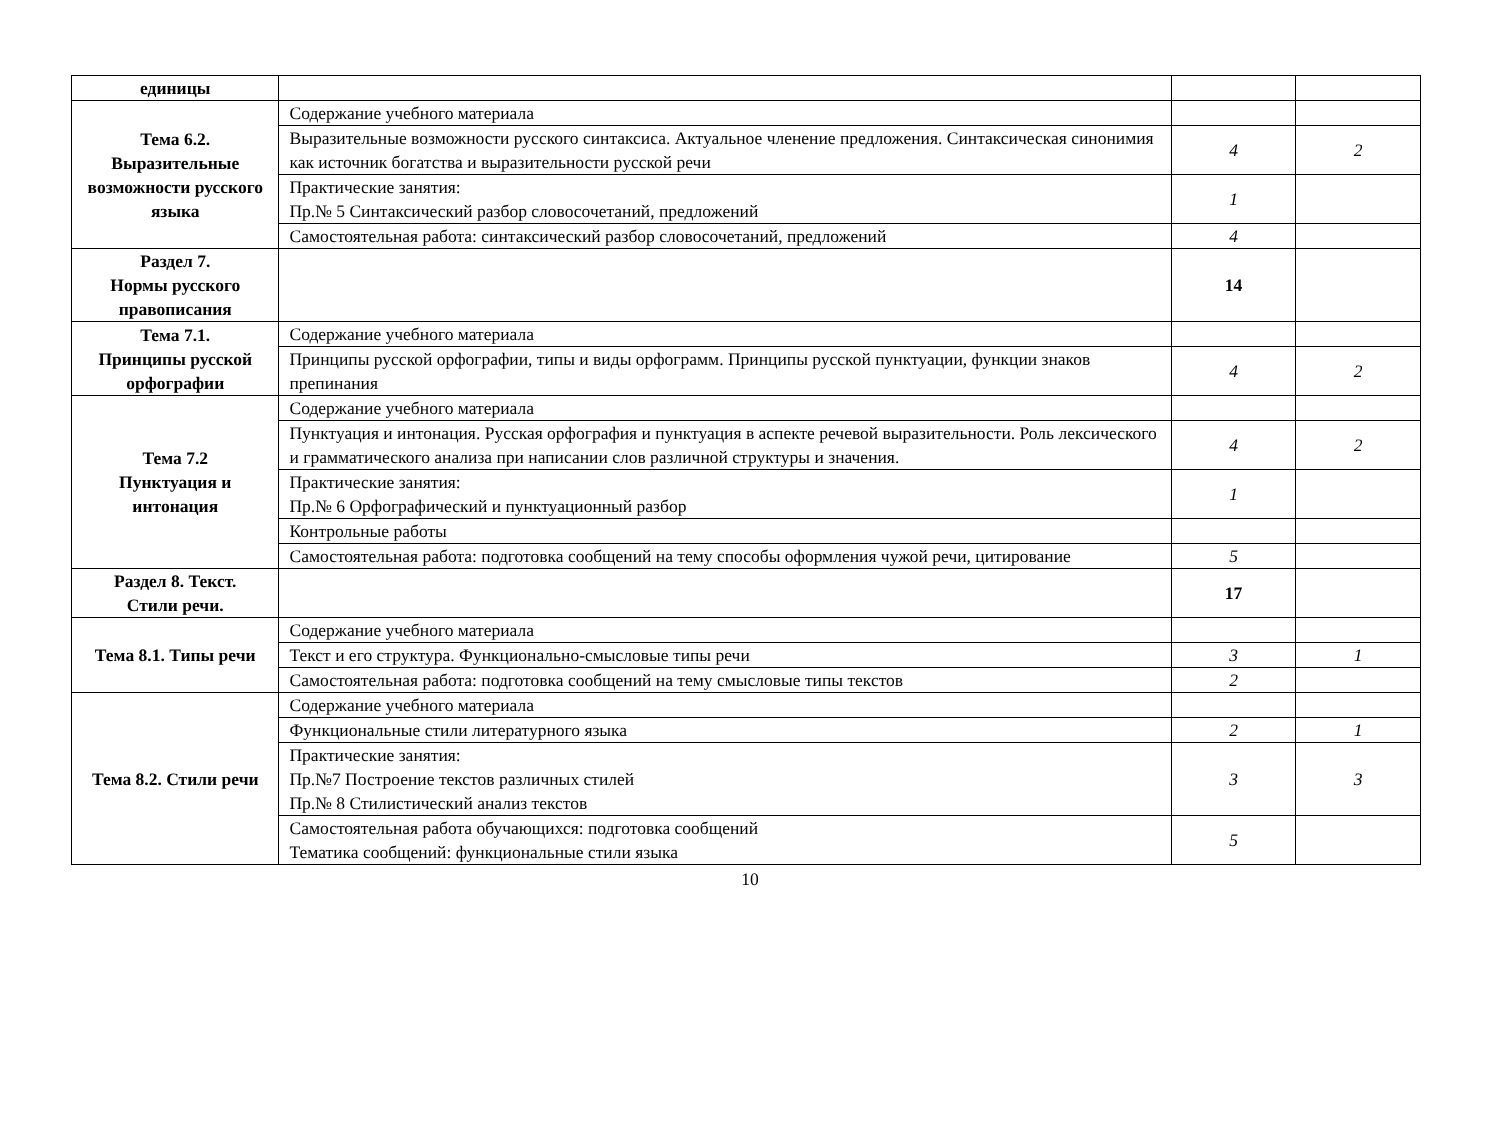| единицы | | | |
| Тема 6.2. Выразительные возможности русского языка | Содержание учебного материала | | |
| | Выразительные возможности русского синтаксиса. Актуальное членение предложения. Синтаксическая синонимия как источник богатства и выразительности русской речи | 4 | 2 |
| | Практические занятия: Пр.№ 5 Синтаксический разбор словосочетаний, предложений | 1 | |
| | Самостоятельная работа: синтаксический разбор словосочетаний, предложений | 4 | |
| Раздел 7. Нормы русского правописания | | 14 | |
| Тема 7.1. Принципы русской орфографии | Содержание учебного материала | | |
| | Принципы русской орфографии, типы и виды орфограмм. Принципы русской пунктуации, функции знаков препинания | 4 | 2 |
| Тема 7.2 Пунктуация и интонация | Содержание учебного материала | | |
| | Пунктуация и интонация. Русская орфография и пунктуация в аспекте речевой выразительности. Роль лексического и грамматического анализа при написании слов различной структуры и значения. | 4 | 2 |
| | Практические занятия: Пр.№ 6 Орфографический и пунктуационный разбор | 1 | |
| | Контрольные работы | | |
| | Самостоятельная работа: подготовка сообщений на тему способы оформления чужой речи, цитирование | 5 | |
| Раздел 8. Текст. Стили речи. | | 17 | |
| Тема 8.1. Типы речи | Содержание учебного материала | | |
| | Текст и его структура. Функционально-смысловые типы речи | 3 | 1 |
| | Самостоятельная работа: подготовка сообщений на тему смысловые типы текстов | 2 | |
| Тема 8.2. Стили речи | Содержание учебного материала | | |
| | Функциональные стили литературного языка | 2 | 1 |
| | Практические занятия: Пр.№7 Построение текстов различных стилей Пр.№ 8 Стилистический анализ текстов | 3 | 3 |
| | Самостоятельная работа обучающихся: подготовка сообщений Тематика сообщений: функциональные стили языка | 5 | |
10